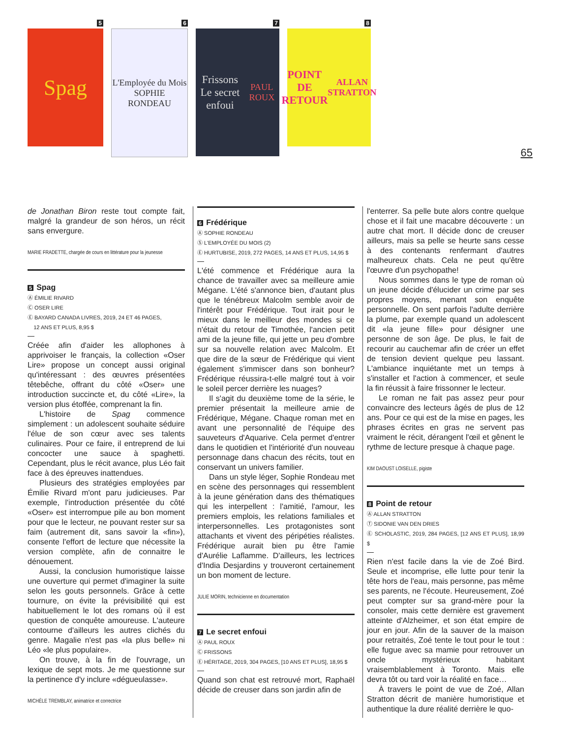5
Spag
6
L'Employée du Mois
SOPHIE RONDEAU
7
Frissons
Le secret enfoui
PAUL ROUX
8
POINT DE RETOUR
ALLAN STRATTON
65
de Jonathan Biron reste tout compte fait, malgré la grandeur de son héros, un récit sans envergure.
MARIE FRADETTE, chargée de cours en littérature pour la jeunesse
5 Spag
Ⓐ ÉMILIE RIVARD
Ⓒ OSER LIRE
Ⓔ BAYARD CANADA LIVRES, 2019, 24 ET 46 PAGES,
12 ANS ET PLUS, 8,95 $
Créée afin d'aider les allophones à apprivoiser le français, la collection «Oser Lire» propose un concept aussi original qu'intéressant : des œuvres présentées têtebêche, offrant du côté «Oser» une introduction succincte et, du côté «Lire», la version plus étoffée, comprenant la fin.
L'histoire de Spag commence simplement : un adolescent souhaite séduire l'élue de son cœur avec ses talents culinaires. Pour ce faire, il entreprend de lui concocter une sauce à spaghetti. Cependant, plus le récit avance, plus Léo fait face à des épreuves inattendues.
Plusieurs des stratégies employées par Émilie Rivard m'ont paru judicieuses. Par exemple, l'introduction présentée du côté «Oser» est interrompue pile au bon moment pour que le lecteur, ne pouvant rester sur sa faim (autrement dit, sans savoir la «fin»), consente l'effort de lecture que nécessite la version complète, afin de connaitre le dénouement.
Aussi, la conclusion humoristique laisse une ouverture qui permet d'imaginer la suite selon les gouts personnels. Grâce à cette tournure, on évite la prévisibilité qui est habituellement le lot des romans où il est question de conquête amoureuse. L'auteure contourne d'ailleurs les autres clichés du genre. Magalie n'est pas «la plus belle» ni Léo «le plus populaire».
On trouve, à la fin de l'ouvrage, un lexique de sept mots. Je me questionne sur la pertinence d'y inclure «dégueulasse».
MICHÈLE TREMBLAY, animatrice et correctrice
6 Frédérique
Ⓐ SOPHIE RONDEAU
Ⓢ L'EMPLOYÉE DU MOIS (2)
Ⓔ HURTUBISE, 2019, 272 PAGES, 14 ANS ET PLUS, 14,95 $
L'été commence et Frédérique aura la chance de travailler avec sa meilleure amie Mégane. L'été s'annonce bien, d'autant plus que le ténébreux Malcolm semble avoir de l'intérêt pour Frédérique. Tout irait pour le mieux dans le meilleur des mondes si ce n'était du retour de Timothée, l'ancien petit ami de la jeune fille, qui jette un peu d'ombre sur sa nouvelle relation avec Malcolm. Et que dire de la sœur de Frédérique qui vient également s'immiscer dans son bonheur? Frédérique réussira-t-elle malgré tout à voir le soleil percer derrière les nuages?
Il s'agit du deuxième tome de la série, le premier présentait la meilleure amie de Frédérique, Mégane. Chaque roman met en avant une personnalité de l'équipe des sauveteurs d'Aquarive. Cela permet d'entrer dans le quotidien et l'intériorité d'un nouveau personnage dans chacun des récits, tout en conservant un univers familier.
Dans un style léger, Sophie Rondeau met en scène des personnages qui ressemblent à la jeune génération dans des thématiques qui les interpellent : l'amitié, l'amour, les premiers emplois, les relations familiales et interpersonnelles. Les protagonistes sont attachants et vivent des péripéties réalistes. Frédérique aurait bien pu être l'amie d'Aurélie Laflamme. D'ailleurs, les lectrices d'India Desjardins y trouveront certainement un bon moment de lecture.
JULIE MORIN, technicienne en documentation
7 Le secret enfoui
Ⓐ PAUL ROUX
Ⓒ FRISSONS
Ⓔ HÉRITAGE, 2019, 304 PAGES, [10 ANS ET PLUS], 18,95 $
Quand son chat est retrouvé mort, Raphaël décide de creuser dans son jardin afin de
l'enterrer. Sa pelle bute alors contre quelque chose et il fait une macabre découverte : un autre chat mort. Il décide donc de creuser ailleurs, mais sa pelle se heurte sans cesse à des contenants renfermant d'autres malheureux chats. Cela ne peut qu'être l'œuvre d'un psychopathe!
Nous sommes dans le type de roman où un jeune décide d'élucider un crime par ses propres moyens, menant son enquête personnelle. On sent parfois l'adulte derrière la plume, par exemple quand un adolescent dit «la jeune fille» pour désigner une personne de son âge. De plus, le fait de recourir au cauchemar afin de créer un effet de tension devient quelque peu lassant. L'ambiance inquiétante met un temps à s'installer et l'action à commencer, et seule la fin réussit à faire frissonner le lecteur.
Le roman ne fait pas assez peur pour convaincre des lecteurs âgés de plus de 12 ans. Pour ce qui est de la mise en pages, les phrases écrites en gras ne servent pas vraiment le récit, dérangent l'œil et gênent le rythme de lecture presque à chaque page.
KIM DAOUST LOISELLE, pigiste
8 Point de retour
Ⓐ ALLAN STRATTON
Ⓣ SIDONIE VAN DEN DRIES
Ⓔ SCHOLASTIC, 2019, 284 PAGES, [12 ANS ET PLUS], 18,99 $
Rien n'est facile dans la vie de Zoé Bird. Seule et incomprise, elle lutte pour tenir la tête hors de l'eau, mais personne, pas même ses parents, ne l'écoute. Heureusement, Zoé peut compter sur sa grand-mère pour la consoler, mais cette dernière est gravement atteinte d'Alzheimer, et son état empire de jour en jour. Afin de la sauver de la maison pour retraités, Zoé tente le tout pour le tout : elle fugue avec sa mamie pour retrouver un oncle mystérieux habitant vraisemblablement à Toronto. Mais elle devra tôt ou tard voir la réalité en face…
À travers le point de vue de Zoé, Allan Stratton décrit de manière humoristique et authentique la dure réalité derrière le quo-